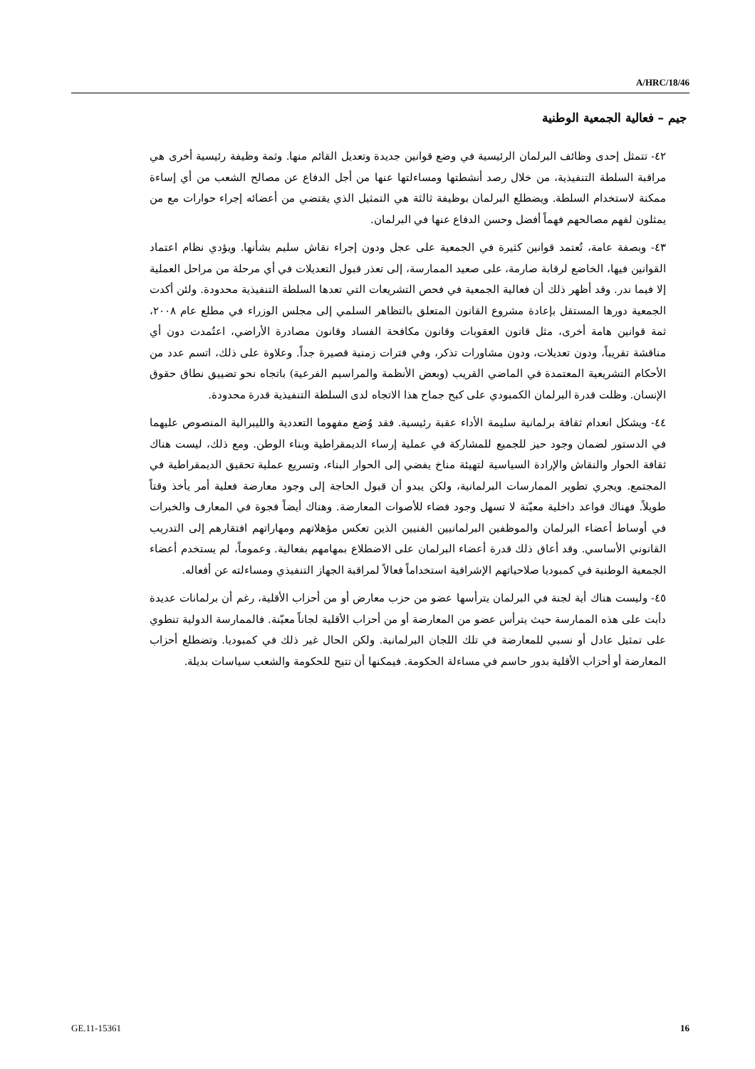A/HRC/18/46
جيم – فعالية الجمعية الوطنية
٤٢- تتمثل إحدى وظائف البرلمان الرئيسية في وضع قوانين جديدة وتعديل القائم منها. وثمة وظيفة رئيسية أخرى هي مراقبة السلطة التنفيذية، من خلال رصد أنشطتها ومساءلتها عنها من أجل الدفاع عن مصالح الشعب من أي إساءة ممكنة لاستخدام السلطة. ويضطلع البرلمان بوظيفة ثالثة هي التمثيل الذي يقتضي من أعضائه إجراء حوارات مع من يمثلون لفهم مصالحهم فهماً أفضل وحسن الدفاع عنها في البرلمان.
٤٣- وبصفة عامة، تُعتمد قوانين كثيرة في الجمعية على عجل ودون إجراء نقاش سليم بشأنها. ويؤدي نظام اعتماد القوانين فيها، الخاضع لرقابة صارمة، على صعيد الممارسة، إلى تعذر قبول التعديلات في أي مرحلة من مراحل العملية إلا فيما ندر. وقد أظهر ذلك أن فعالية الجمعية في فحص التشريعات التي تعدها السلطة التنفيذية محدودة. ولئن أكدت الجمعية دورها المستقل بإعادة مشروع القانون المتعلق بالتظاهر السلمي إلى مجلس الوزراء في مطلع عام ٢٠٠٨، ثمة قوانين هامة أخرى، مثل قانون العقوبات وقانون مكافحة الفساد وقانون مصادرة الأراضي، اعتُمدت دون أي مناقشة تقريباً، ودون تعديلات، ودون مشاورات تذكر، وفي فترات زمنية قصيرة جداً. وعلاوة على ذلك، اتسم عدد من الأحكام التشريعية المعتمدة في الماضي القريب (وبعض الأنظمة والمراسيم الفرعية) باتجاه نحو تضييق نطاق حقوق الإنسان. وظلت قدرة البرلمان الكمبودي على كبح جماح هذا الاتجاه لدى السلطة التنفيذية قدرة محدودة.
٤٤- ويشكل انعدام ثقافة برلمانية سليمة الأداء عقبة رئيسية. فقد وُضع مفهوما التعددية والليبرالية المنصوص عليهما في الدستور لضمان وجود حيز للجميع للمشاركة في عملية إرساء الديمقراطية وبناء الوطن. ومع ذلك، ليست هناك ثقافة الحوار والنقاش والإرادة السياسية لتهيئة مناخ يفضي إلى الحوار البناء، وتسريع عملية تحقيق الديمقراطية في المجتمع. ويجري تطوير الممارسات البرلمانية، ولكن يبدو أن قبول الحاجة إلى وجود معارضة فعلية أمر يأخذ وقتاً طويلاً. فهناك قواعد داخلية معيّنة لا تسهل وجود فضاء للأصوات المعارضة. وهناك أيضاً فجوة في المعارف والخبرات في أوساط أعضاء البرلمان والموظفين البرلمانيين الفنيين الذين تعكس مؤهلاتهم ومهاراتهم افتقارهم إلى التدريب القانوني الأساسي. وقد أعاق ذلك قدرة أعضاء البرلمان على الاضطلاع بمهامهم بفعالية. وعموماً، لم يستخدم أعضاء الجمعية الوطنية في كمبوديا صلاحياتهم الإشرافية استخداماً فعالاً لمراقبة الجهاز التنفيذي ومساءلته عن أفعاله.
٤٥- وليست هناك أية لجنة في البرلمان يترأسها عضو من حزب معارض أو من أحزاب الأقلية، رغم أن برلمانات عديدة دأبت على هذه الممارسة حيث يترأس عضو من المعارضة أو من أحزاب الأقلية لجاناً معيّنة. فالممارسة الدولية تنطوي على تمثيل عادل أو نسبي للمعارضة في تلك اللجان البرلمانية. ولكن الحال غير ذلك في كمبوديا. وتضطلع أحزاب المعارضة أو أحزاب الأقلية بدور حاسم في مساءلة الحكومة. فيمكنها أن تتيح للحكومة والشعب سياسات بديلة.
GE.11-15361 16